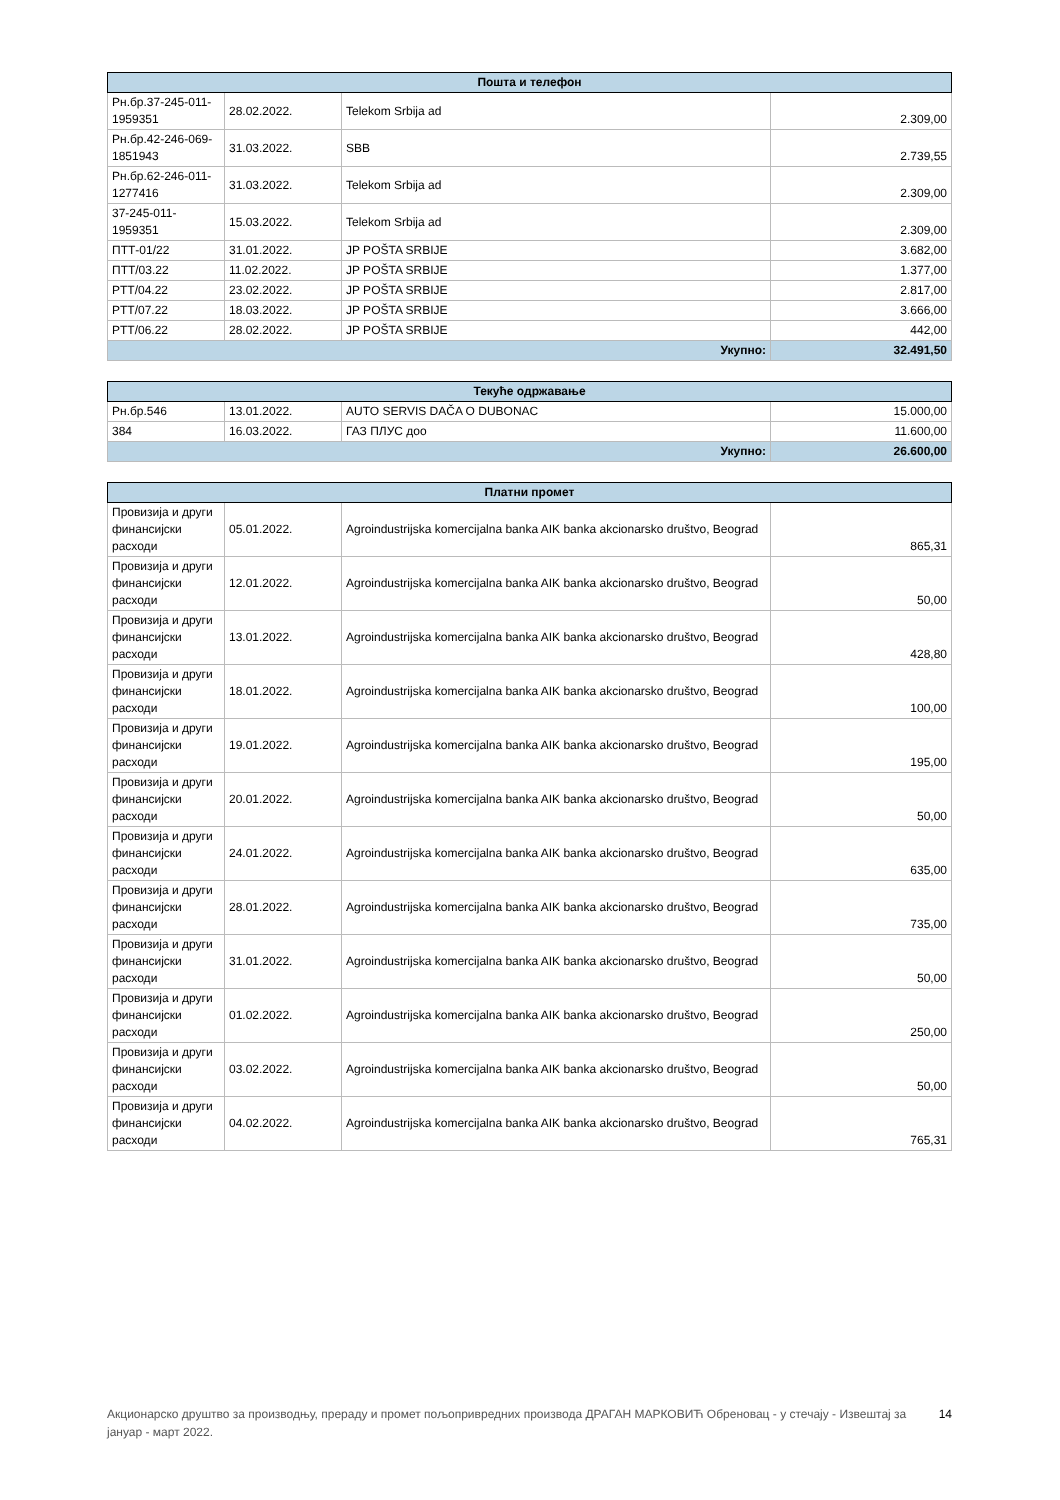| Пошта и телефон | | | |
| --- | --- | --- | --- |
| Рн.бр.37-245-011-1959351 | 28.02.2022. | Telekom Srbija ad | 2.309,00 |
| Рн.бр.42-246-069-1851943 | 31.03.2022. | SBB | 2.739,55 |
| Рн.бр.62-246-011-1277416 | 31.03.2022. | Telekom Srbija ad | 2.309,00 |
| 37-245-011-1959351 | 15.03.2022. | Telekom Srbija ad | 2.309,00 |
| ПТТ-01/22 | 31.01.2022. | JP POŠTA SRBIJE | 3.682,00 |
| ПТТ/03.22 | 11.02.2022. | JP POŠTA SRBIJE | 1.377,00 |
| PTT/04.22 | 23.02.2022. | JP POŠTA SRBIJE | 2.817,00 |
| PTT/07.22 | 18.03.2022. | JP POŠTA SRBIJE | 3.666,00 |
| PTT/06.22 | 28.02.2022. | JP POŠTA SRBIJE | 442,00 |
| Укупно: | | | 32.491,50 |
| Текуће одржавање | | | |
| --- | --- | --- | --- |
| Рн.бр.546 | 13.01.2022. | AUTO SERVIS DAČA O DUBONAC | 15.000,00 |
| 384 | 16.03.2022. | ГАЗ ПЛУС доо | 11.600,00 |
| Укупно: | | | 26.600,00 |
| Платни промет | | | |
| --- | --- | --- | --- |
| Провизија и други финансијски расходи | 05.01.2022. | Agroindustrijska komercijalna banka AIK banka akcionarsko društvo, Beograd | 865,31 |
| Провизија и други финансијски расходи | 12.01.2022. | Agroindustrijska komercijalna banka AIK banka akcionarsko društvo, Beograd | 50,00 |
| Провизија и други финансијски расходи | 13.01.2022. | Agroindustrijska komercijalna banka AIK banka akcionarsko društvo, Beograd | 428,80 |
| Провизија и други финансијски расходи | 18.01.2022. | Agroindustrijska komercijalna banka AIK banka akcionarsko društvo, Beograd | 100,00 |
| Провизија и други финансијски расходи | 19.01.2022. | Agroindustrijska komercijalna banka AIK banka akcionarsko društvo, Beograd | 195,00 |
| Провизија и други финансијски расходи | 20.01.2022. | Agroindustrijska komercijalna banka AIK banka akcionarsko društvo, Beograd | 50,00 |
| Провизија и други финансијски расходи | 24.01.2022. | Agroindustrijska komercijalna banka AIK banka akcionarsko društvo, Beograd | 635,00 |
| Провизија и други финансијски расходи | 28.01.2022. | Agroindustrijska komercijalna banka AIK banka akcionarsko društvo, Beograd | 735,00 |
| Провизија и други финансијски расходи | 31.01.2022. | Agroindustrijska komercijalna banka AIK banka akcionarsko društvo, Beograd | 50,00 |
| Провизија и други финансијски расходи | 01.02.2022. | Agroindustrijska komercijalna banka AIK banka akcionarsko društvo, Beograd | 250,00 |
| Провизија и други финансијски расходи | 03.02.2022. | Agroindustrijska komercijalna banka AIK banka akcionarsko društvo, Beograd | 50,00 |
| Провизија и други финансијски расходи | 04.02.2022. | Agroindustrijska komercijalna banka AIK banka akcionarsko društvo, Beograd | 765,31 |
Акционарско друштво за производњу, прераду и промет пољопривредних производа ДРАГАН МАРКОВИЋ Обреновац - у стечају - Извештај за јануар - март 2022. 14